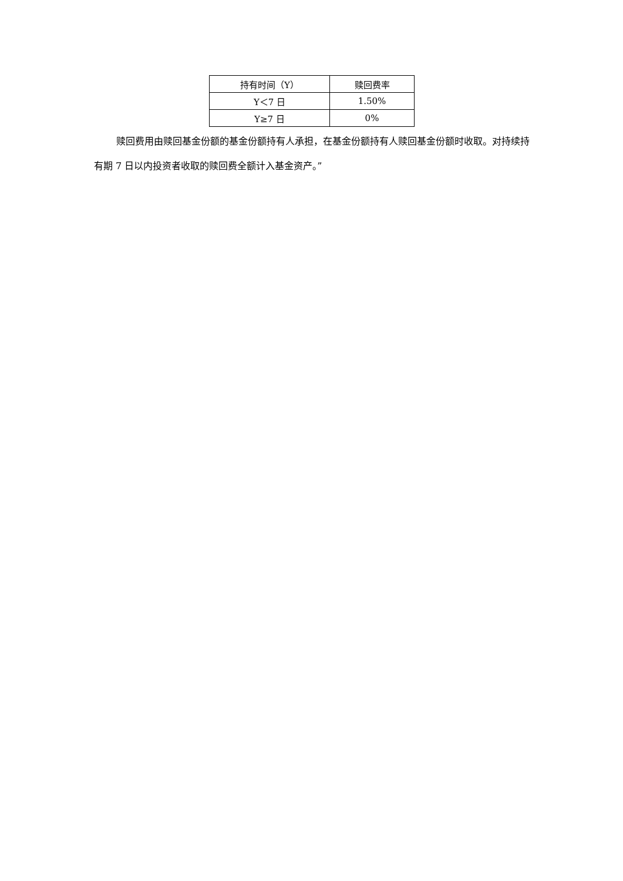| 持有时间（Y） | 赎回费率 |
| --- | --- |
| Y＜7 日 | 1.50% |
| Y≥7 日 | 0% |
赎回费用由赎回基金份额的基金份额持有人承担，在基金份额持有人赎回基金份额时收取。对持续持有期 7 日以内投资者收取的赎回费全额计入基金资产。”